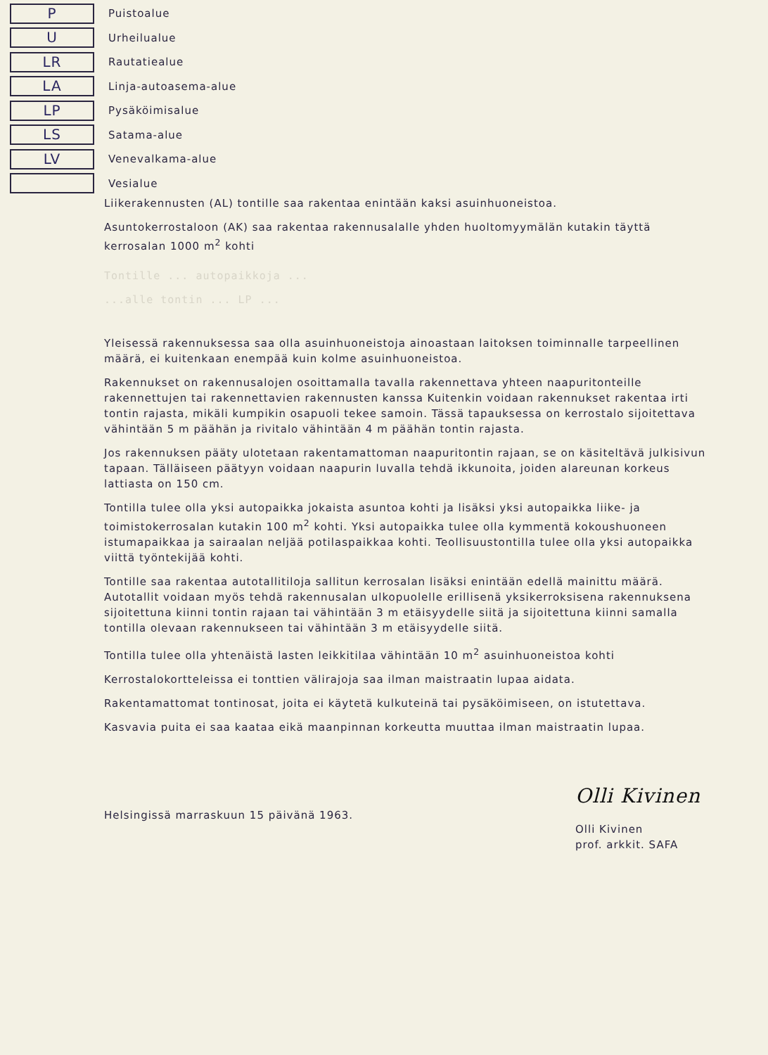P
Puistoalue
U
Urheilualue
LR
Rautatiealue
LA
Linja-autoasema-alue
LP
Pysäköimisalue
LS
Satama-alue
LV
Venevalkama-alue
Vesialue
Liikerakennusten (AL) tontille saa rakentaa enintään kaksi asuinhuoneistoa.
Asuntokerrostaloon (AK) saa rakentaa rakennusalalle yhden huoltomyymälän kutakin täyttä kerrosalan 1000 m<sup>2</sup> kohti
Tontille ... autopaikkoja ...
...alle tontin ... LP ...
Yleisessä rakennuksessa saa olla asuinhuoneistoja ainoastaan laitoksen toiminnalle tarpeellinen määrä, ei kuitenkaan enempää kuin kolme asuinhuoneistoa.
Rakennukset on rakennusalojen osoittamalla tavalla rakennettava yhteen naapuritonteille rakennettujen tai rakennettavien rakennusten kanssa Kuitenkin voidaan rakennukset rakentaa irti tontin rajasta, mikäli kumpikin osapuoli tekee samoin. Tässä tapauksessa on kerrostalo sijoitettava vähintään 5 m päähän ja rivitalo vähintään 4 m päähän tontin rajasta.
Jos rakennuksen pääty ulotetaan rakentamattoman naapuritontin rajaan, se on käsiteltävä julkisivun tapaan. Tälläiseen päätyyn voidaan naapurin luvalla tehdä ikkunoita, joiden alareunan korkeus lattiasta on 150 cm.
Tontilla tulee olla yksi autopaikka jokaista asuntoa kohti ja lisäksi yksi autopaikka liike- ja toimistokerrosalan kutakin 100 m<sup>2</sup> kohti. Yksi autopaikka tulee olla kymmentä kokoushuoneen istumapaikkaa ja sairaalan neljää potilaspaikkaa kohti. Teollisuustontilla tulee olla yksi autopaikka viittä työntekijää kohti.
Tontille saa rakentaa autotallitiloja sallitun kerrosalan lisäksi enintään edellä mainittu määrä. Autotallit voidaan myös tehdä rakennusalan ulkopuolelle erillisenä yksikerroksisena rakennuksena sijoitettuna kiinni tontin rajaan tai vähintään 3 m etäisyydelle siitä ja sijoitettuna kiinni samalla tontilla olevaan rakennukseen tai vähintään 3 m etäisyydelle siitä.
Tontilla tulee olla yhtenäistä lasten leikkitilaa vähintään 10 m<sup>2</sup> asuinhuoneistoa kohti
Kerrostalokortteleissa ei tonttien välirajoja saa ilman maistraatin lupaa aidata.
Rakentamattomat tontinosat, joita ei käytetä kulkuteinä tai pysäköimiseen, on istutettava.
Kasvavia puita ei saa kaataa eikä maanpinnan korkeutta muuttaa ilman maistraatin lupaa.
Helsingissä marraskuun 15 päivänä 1963.
Olli Kivinen
Olli Kivinen
prof. arkkit. SAFA